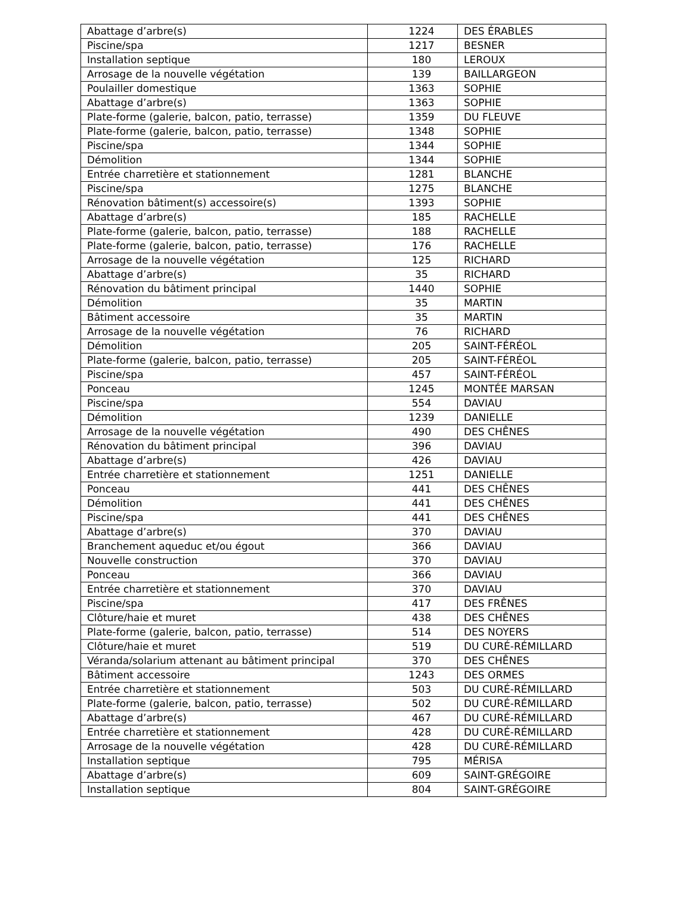| Abattage d’arbre(s) | 1224 | DES ÉRABLES |
| Piscine/spa | 1217 | BESNER |
| Installation septique | 180 | LEROUX |
| Arrosage de la nouvelle végétation | 139 | BAILLARGEON |
| Poulailler domestique | 1363 | SOPHIE |
| Abattage d’arbre(s) | 1363 | SOPHIE |
| Plate-forme (galerie, balcon, patio, terrasse) | 1359 | DU FLEUVE |
| Plate-forme (galerie, balcon, patio, terrasse) | 1348 | SOPHIE |
| Piscine/spa | 1344 | SOPHIE |
| Démolition | 1344 | SOPHIE |
| Entrée charretière et stationnement | 1281 | BLANCHE |
| Piscine/spa | 1275 | BLANCHE |
| Rénovation bâtiment(s) accessoire(s) | 1393 | SOPHIE |
| Abattage d’arbre(s) | 185 | RACHELLE |
| Plate-forme (galerie, balcon, patio, terrasse) | 188 | RACHELLE |
| Plate-forme (galerie, balcon, patio, terrasse) | 176 | RACHELLE |
| Arrosage de la nouvelle végétation | 125 | RICHARD |
| Abattage d’arbre(s) | 35 | RICHARD |
| Rénovation du bâtiment principal | 1440 | SOPHIE |
| Démolition | 35 | MARTIN |
| Bâtiment accessoire | 35 | MARTIN |
| Arrosage de la nouvelle végétation | 76 | RICHARD |
| Démolition | 205 | SAINT-FÉRÉOL |
| Plate-forme (galerie, balcon, patio, terrasse) | 205 | SAINT-FÉRÉOL |
| Piscine/spa | 457 | SAINT-FÉRÉOL |
| Ponceau | 1245 | MONTÉE MARSAN |
| Piscine/spa | 554 | DAVIAU |
| Démolition | 1239 | DANIELLE |
| Arrosage de la nouvelle végétation | 490 | DES CHÊNES |
| Rénovation du bâtiment principal | 396 | DAVIAU |
| Abattage d’arbre(s) | 426 | DAVIAU |
| Entrée charretière et stationnement | 1251 | DANIELLE |
| Ponceau | 441 | DES CHÊNES |
| Démolition | 441 | DES CHÊNES |
| Piscine/spa | 441 | DES CHÊNES |
| Abattage d’arbre(s) | 370 | DAVIAU |
| Branchement aqueduc et/ou égout | 366 | DAVIAU |
| Nouvelle construction | 370 | DAVIAU |
| Ponceau | 366 | DAVIAU |
| Entrée charretière et stationnement | 370 | DAVIAU |
| Piscine/spa | 417 | DES FRÊNES |
| Clôture/haie et muret | 438 | DES CHÊNES |
| Plate-forme (galerie, balcon, patio, terrasse) | 514 | DES NOYERS |
| Clôture/haie et muret | 519 | DU CURÉ-RÉMILLARD |
| Véranda/solarium attenant au bâtiment principal | 370 | DES CHÊNES |
| Bâtiment accessoire | 1243 | DES ORMES |
| Entrée charretière et stationnement | 503 | DU CURÉ-RÉMILLARD |
| Plate-forme (galerie, balcon, patio, terrasse) | 502 | DU CURÉ-RÉMILLARD |
| Abattage d’arbre(s) | 467 | DU CURÉ-RÉMILLARD |
| Entrée charretière et stationnement | 428 | DU CURÉ-RÉMILLARD |
| Arrosage de la nouvelle végétation | 428 | DU CURÉ-RÉMILLARD |
| Installation septique | 795 | MÉRISA |
| Abattage d’arbre(s) | 609 | SAINT-GRÉGOIRE |
| Installation septique | 804 | SAINT-GRÉGOIRE |